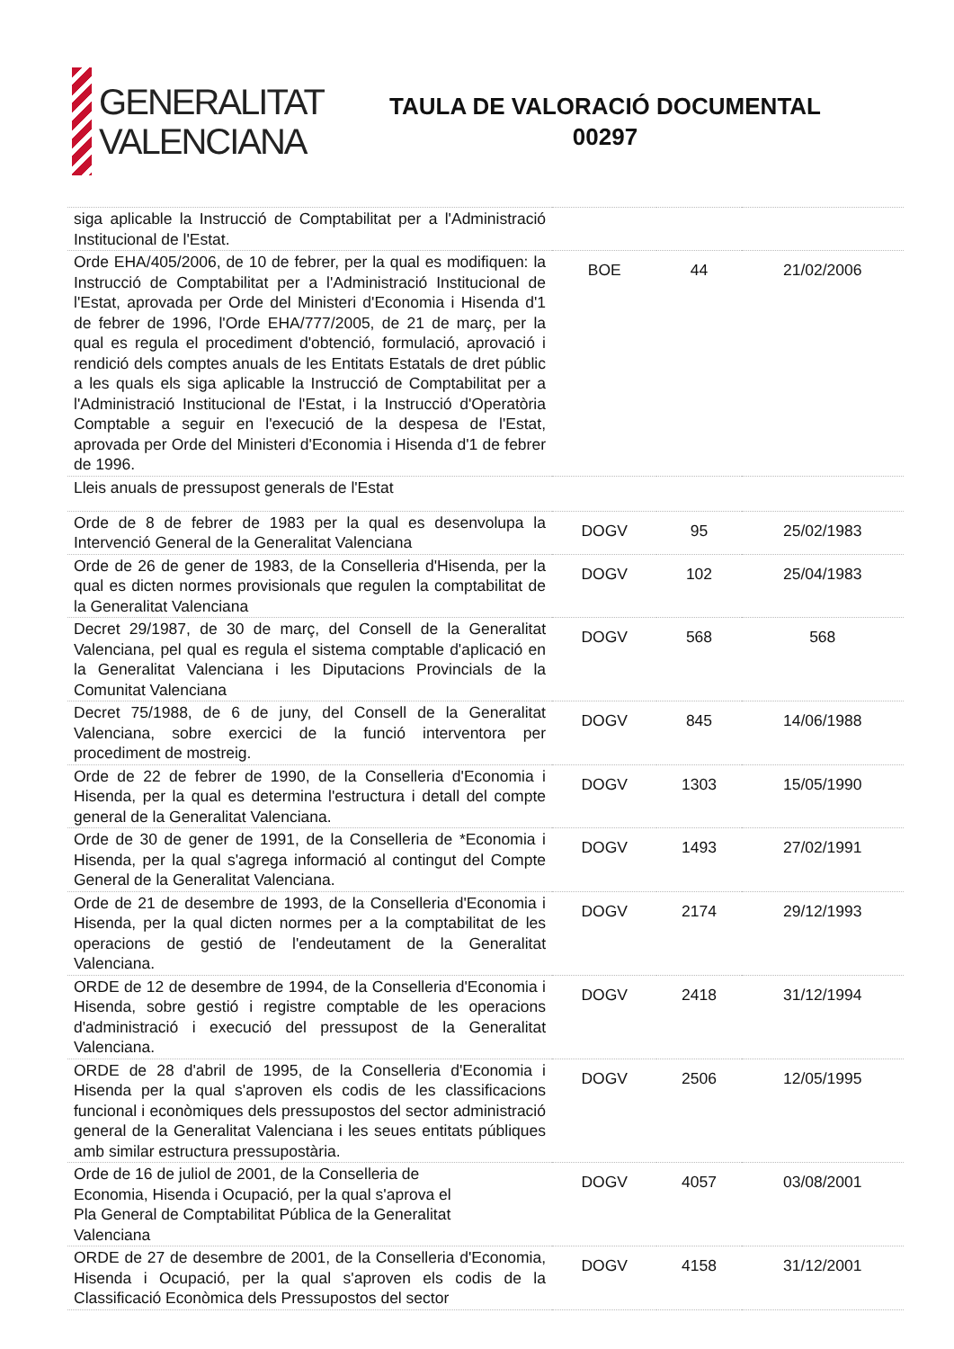GENERALITAT
VALENCIANA
TAULA DE VALORACIÓ DOCUMENTAL
00297
| siga aplicable la Instrucció de Comptabilitat per a l'Administració Institucional de l'Estat. | | | |
| Orde EHA/405/2006, de 10 de febrer, per la qual es modifiquen: la Instrucció de Comptabilitat per a l'Administració Institucional de l'Estat, aprovada per Orde del Ministeri d'Economia i Hisenda d'1 de febrer de 1996, l'Orde EHA/777/2005, de 21 de març, per la qual es regula el procediment d'obtenció, formulació, aprovació i rendició dels comptes anuals de les Entitats Estatals de dret públic a les quals els siga aplicable la Instrucció de Comptabilitat per a l'Administració Institucional de l'Estat, i la Instrucció d'Operatòria Comptable a seguir en l'execució de la despesa de l'Estat, aprovada per Orde del Ministeri d'Economia i Hisenda d'1 de febrer de 1996. | BOE | 44 | 21/02/2006 |
| Lleis anuals de pressupost generals de l'Estat | | | |
| Orde de 8 de febrer de 1983 per la qual es desenvolupa la Intervenció General de la Generalitat Valenciana | DOGV | 95 | 25/02/1983 |
| Orde de 26 de gener de 1983, de la Conselleria d'Hisenda, per la qual es dicten normes provisionals que regulen la comptabilitat de la Generalitat Valenciana | DOGV | 102 | 25/04/1983 |
| Decret 29/1987, de 30 de març, del Consell de la Generalitat Valenciana, pel qual es regula el sistema comptable d'aplicació en la Generalitat Valenciana i les Diputacions Provincials de la Comunitat Valenciana | DOGV | 568 | 568 |
| Decret 75/1988, de 6 de juny, del Consell de la Generalitat Valenciana, sobre exercici de la funció interventora per procediment de mostreig. | DOGV | 845 | 14/06/1988 |
| Orde de 22 de febrer de 1990, de la Conselleria d'Economia i Hisenda, per la qual es determina l'estructura i detall del compte general de la Generalitat Valenciana. | DOGV | 1303 | 15/05/1990 |
| Orde de 30 de gener de 1991, de la Conselleria de *Economia i Hisenda, per la qual s'agrega informació al contingut del Compte General de la Generalitat Valenciana. | DOGV | 1493 | 27/02/1991 |
| Orde de 21 de desembre de 1993, de la Conselleria d'Economia i Hisenda, per la qual dicten normes per a la comptabilitat de les operacions de gestió de l'endeutament de la Generalitat Valenciana. | DOGV | 2174 | 29/12/1993 |
| ORDE de 12 de desembre de 1994, de la Conselleria d'Economia i Hisenda, sobre gestió i registre comptable de les operacions d'administració i execució del pressupost de la Generalitat Valenciana. | DOGV | 2418 | 31/12/1994 |
| ORDE de 28 d'abril de 1995, de la Conselleria d'Economia i Hisenda per la qual s'aproven els codis de les classificacions funcional i econòmiques dels pressupostos del sector administració general de la Generalitat Valenciana i les seues entitats públiques amb similar estructura pressupostària. | DOGV | 2506 | 12/05/1995 |
| Orde de 16 de juliol de 2001, de la Conselleria de Economia, Hisenda i Ocupació, per la qual s'aprova el Pla General de Comptabilitat Pública de la Generalitat Valenciana | DOGV | 4057 | 03/08/2001 |
| ORDE de 27 de desembre de 2001, de la Conselleria d'Economia, Hisenda i Ocupació, per la qual s'aproven els codis de la Classificació Econòmica dels Pressupostos del sector | DOGV | 4158 | 31/12/2001 |